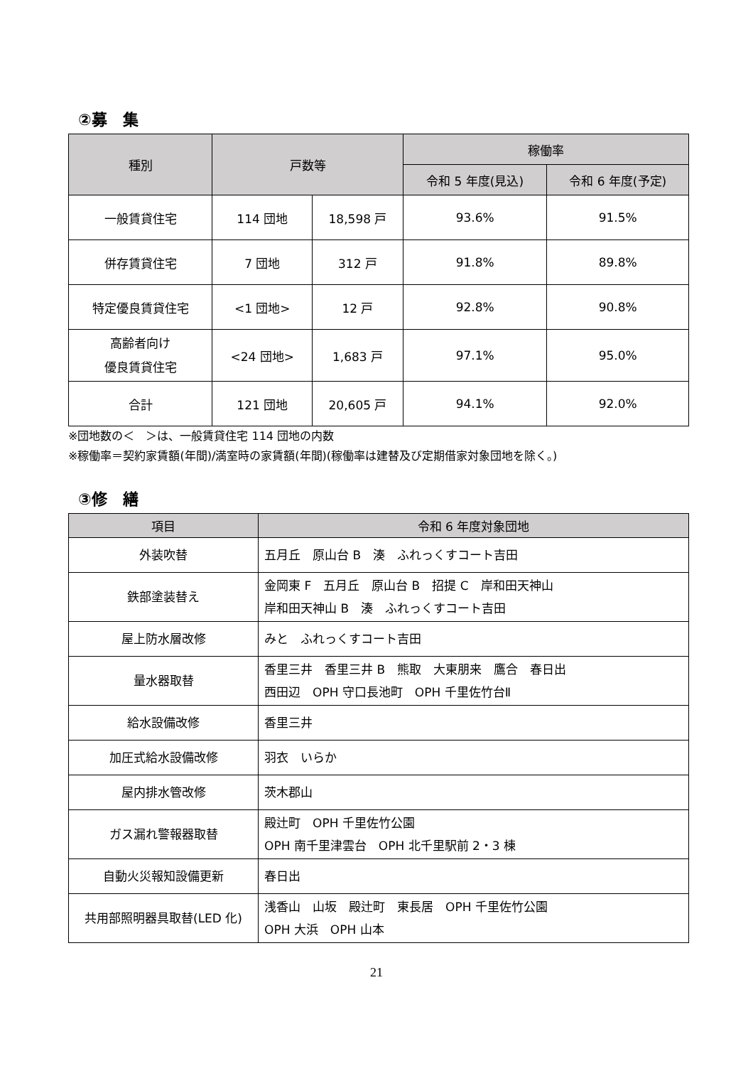②募　集
| 種別 | 戸数等 | | 稼働率 | |
| --- | --- | --- | --- | --- |
| | | | 令和 5 年度(見込) | 令和 6 年度(予定) |
| 一般賃貸住宅 | 114 団地 | 18,598 戸 | 93.6% | 91.5% |
| 併存賃貸住宅 | 7 団地 | 312 戸 | 91.8% | 89.8% |
| 特定優良賃貸住宅 | <1 団地> | 12 戸 | 92.8% | 90.8% |
| 高齢者向け 優良賃貸住宅 | <24 団地> | 1,683 戸 | 97.1% | 95.0% |
| 合計 | 121 団地 | 20,605 戸 | 94.1% | 92.0% |
※団地数の＜　＞は、一般賃貸住宅 114 団地の内数
※稼働率＝契約家賃額(年間)/満室時の家賃額(年間)(稼働率は建替及び定期借家対象団地を除く。)
③修　繕
| 項目 | 令和 6 年度対象団地 |
| --- | --- |
| 外装吹替 | 五月丘 原山台 B 湊 ふれっくすコート吉田 |
| 鉄部塗装替え | 金岡東 F 五月丘 原山台 B 招提 C 岸和田天神山 岸和田天神山 B 湊 ふれっくすコート吉田 |
| 屋上防水層改修 | みと ふれっくすコート吉田 |
| 量水器取替 | 香里三井 香里三井 B 熊取 大東朋来 鷹合 春日出 西田辺 OPH 守口長池町 OPH 千里佐竹台Ⅱ |
| 給水設備改修 | 香里三井 |
| 加圧式給水設備改修 | 羽衣 いらか |
| 屋内排水管改修 | 茨木郡山 |
| ガス漏れ警報器取替 | 殿辻町 OPH 千里佐竹公園 OPH 南千里津雲台 OPH 北千里駅前 2・3 棟 |
| 自動火災報知設備更新 | 春日出 |
| 共用部照明器具取替(LED 化) | 浅香山 山坂 殿辻町 東長居 OPH 千里佐竹公園 OPH 大浜 OPH 山本 |
21